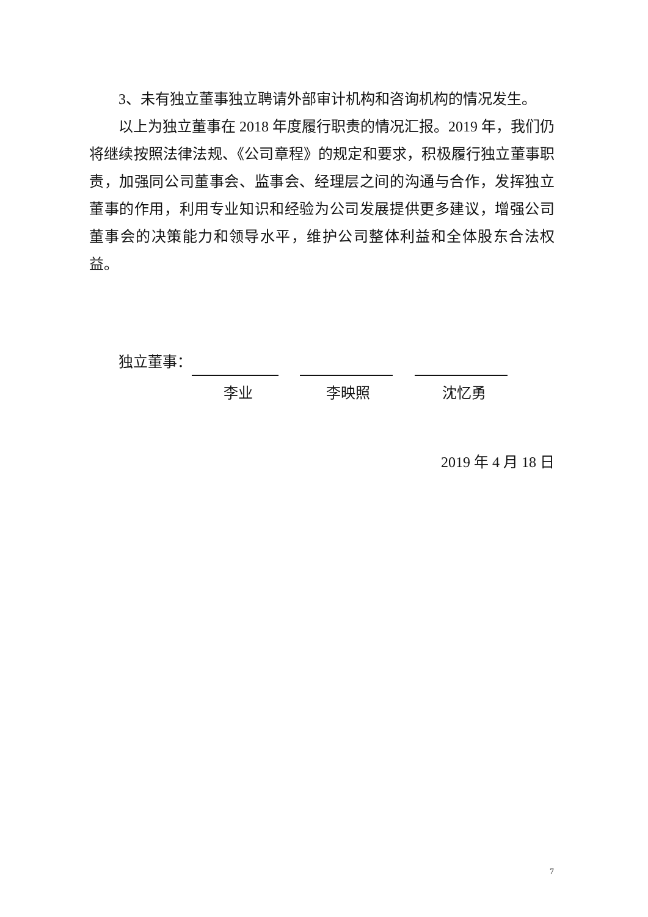3、未有独立董事独立聘请外部审计机构和咨询机构的情况发生。
以上为独立董事在 2018 年度履行职责的情况汇报。2019 年，我们仍将继续按照法律法规、《公司章程》的规定和要求，积极履行独立董事职责，加强同公司董事会、监事会、经理层之间的沟通与合作，发挥独立董事的作用，利用专业知识和经验为公司发展提供更多建议，增强公司董事会的决策能力和领导水平，维护公司整体利益和全体股东合法权益。
独立董事：
李业 李映照 沈忆勇
2019 年 4 月 18 日
7